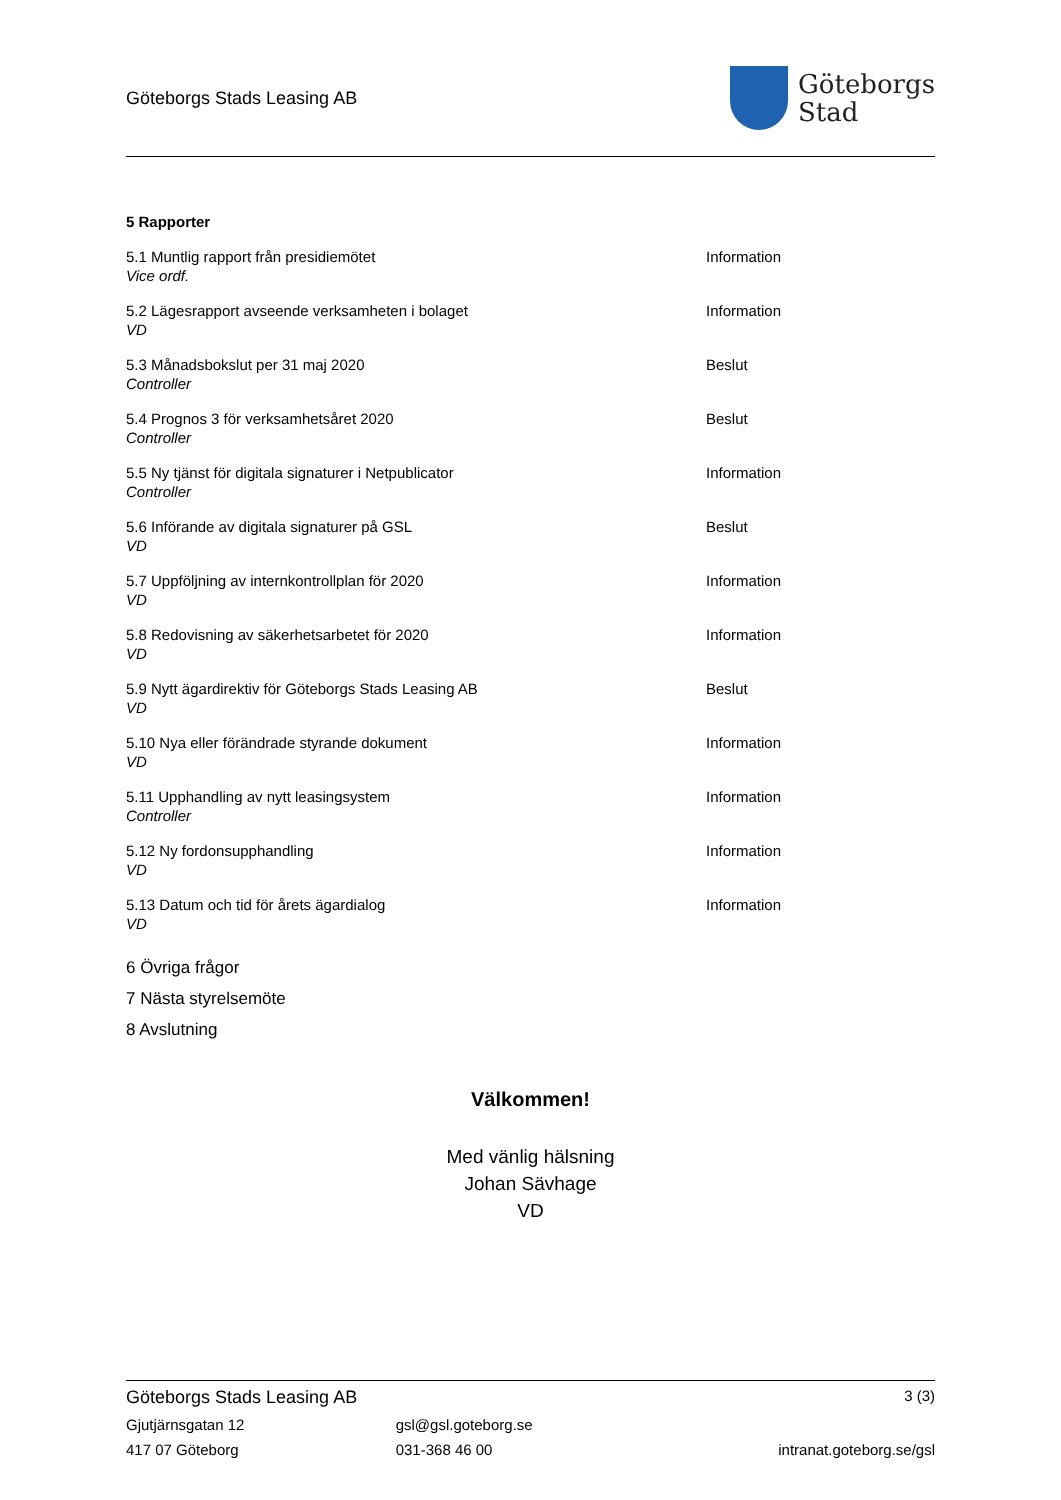Göteborgs Stads Leasing AB
Göteborgs
Stad
5 Rapporter
5.1 Muntlig rapport från presidiemötet
Vice ordf.
Information
5.2 Lägesrapport avseende verksamheten i bolaget
VD
Information
5.3 Månadsbokslut per 31 maj 2020
Controller
Beslut
5.4 Prognos 3 för verksamhetsåret 2020
Controller
Beslut
5.5 Ny tjänst för digitala signaturer i Netpublicator
Controller
Information
5.6 Införande av digitala signaturer på GSL
VD
Beslut
5.7 Uppföljning av internkontrollplan för 2020
VD
Information
5.8 Redovisning av säkerhetsarbetet för 2020
VD
Information
5.9 Nytt ägardirektiv för Göteborgs Stads Leasing AB
VD
Beslut
5.10 Nya eller förändrade styrande dokument
VD
Information
5.11 Upphandling av nytt leasingsystem
Controller
Information
5.12 Ny fordonsupphandling
VD
Information
5.13 Datum och tid för årets ägardialog
VD
Information
6 Övriga frågor
7 Nästa styrelsemöte
8 Avslutning
Välkommen!
Med vänlig hälsning
Johan Sävhage
VD
Göteborgs Stads Leasing AB 3 (3)
Gjutjärnsgatan 12 gsl@gsl.goteborg.se
417 07 Göteborg 031-368 46 00 intranat.goteborg.se/gsl